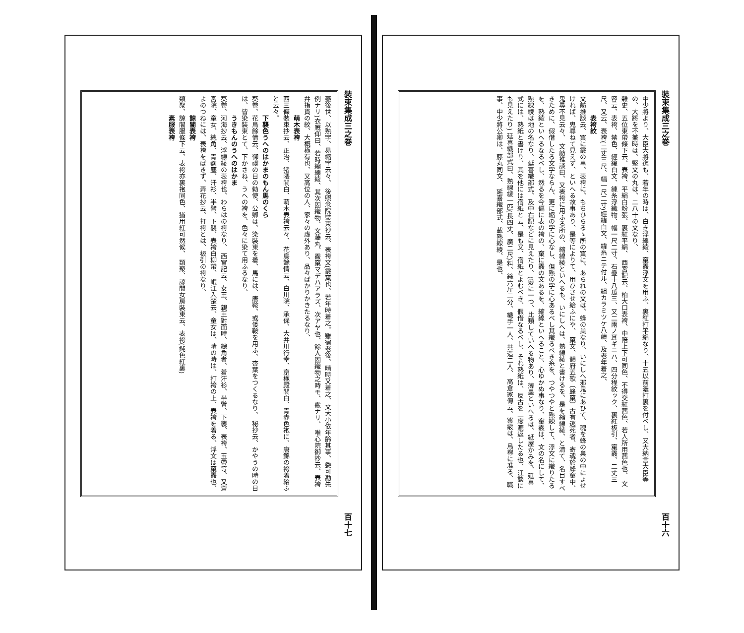裝束集成三之巻 百十六
中少將より、大臣大將迄も、若年の時は、白き浮線綾、窠霰浮文を用ふ、裏紅打平絹なり、十五以前濃打裏を付べし、又大納言大臣等の、大將を不兼時は、堅文の丸は、二八十の文なり、
雜史、五位束帶條下云、表袴、平絹白粉張、裏紅平絹、 西宮記云、柏大口表袴、中陪上下可同色、不得交紅茜色、若人所用茜色也、 文容云、表袴、禁色、經緯白文、練糸浮織物、幅一尺二寸、石疊十八瓜三、又二兩ノ耳ギニハ、四分程紋ック、裏紅板引、窠霰、二丈三尺、又云、表袴(二丈三尺、幅一尺二寸)經緯白文、緯糸ニテ付ル、組カラミツケ八藤、及老年着之、
表袴紋
文舫推談云、窠に霰の事、表袴に、もちひらるゝ所の窠に、あられの文は、蜂の巣なり、いにしへ邪鬼にあひて、魂を蜂の巣の中によせければ、鬼尋ねて見えず、といへる故事あり、是等によりて、用ひさせ給ふにや、 窠文、韻府五歌〔蜂窠〕古有逃死者、寄魂於蜂窠中、鬼尋不見云々、 文舫推談曰、又表袴に用ふる所の、縮線綾といへるも、いにしへは、熟線綾と書けるを、是を縮線綾、と清て、名目すべきために、假借したる文字ならん、更に縮の字に心なし、但熟の字に心あるべし其織るべき糸を、つやつやと熟練して、浮文に織りたるを、熟綾といへるなるべし、然るを今偏に表の袴の、窠に霰の文あるを、縮線といへること、心ゆかぬ事なり、窠霰は、文の名にして、熟線綾は地の名なり、延喜織部式、及中右記などに見えたり、(爰に一つ、比類していへる物あり、薄墨といへるは、紙屋かみを、延喜式には、熟紙と書けり、其を他には宿紙と云、是も又、宿紙とよむべき、假借なるべし、それ熟紙は、反古を二度漉返したる也、江談にも見えたり) 延喜織部式曰、熟線綾一匹(長四丈、廣二尺)料、絲六斤二分、織手一人、共造二人、 高倉家傳云、窠霰は、烏襷に准る、職事、中少將公卿は、藤丸同文、 延喜織部式、載熟線綾、是也、
裝束集成三之巻 百十七
蓋後世、以熟字、易縮字云々、 後照念院裝束抄云、表袴文(霰窠也、若年時着之。雖宿老後、晴時又着之、文大小依年齡其事、委可勘先例ナリ)衣厩仰曰、若時縮線綾、其次固織物、文藤丸、霰窠マデハアラズ、次アヤ也、餘人固織物之時モ、霰ナリ、 唯心院御抄云、表袴幷指貫の紋、大概極有也、又高位の人、家々の虛外あり、品々ばかりかきたるなり、
萌木表袴
西三條裝束抄云、正治、猪隈關白、萌木表袴云々、 花鳥餘情云、白川院、承保、大井川行幸、京極殿關白、青赤色袍に、唐錦の袴着給ふと云々。
下襲色うへのはかまのもん馬のくら
葵卷、花鳥餘情云、御禊の日の勅使、公卿は、染裝束を着、馬には、唐鞍、或倭鞍を用ふ、杏葉をつくるなり、 秘抄云、かやうの時の日は、皆染裝束とて、下かさね、うへの袴を、色々に染て用ふるなり、
うきもんのうへのはかま
葵卷、河海抄云、浮線綾の表袴也、わらはの袴なり、 西宮記云、女王、親王對面時、總角者、着汗衫、半臂、下襲、表袴、玉帶等、又齋宮院、童女、總角、青麴塵、汗衫、半臂、下襲、表袴白柳帶、 岷江入楚云、童女は、晴の時は、打袴の上、表袴を着る、浮文は窠霰也、よのつねには、表袴をばきず、弄花抄云、打袴とは、板引の袴なり、
諒闇表袴
類聚、諒闇服條下云、表袴亦裏袍同色、猶用紅可然候、 類聚、諒闇女房裝束云、表袴(鈍色紅裏)
素服表袴